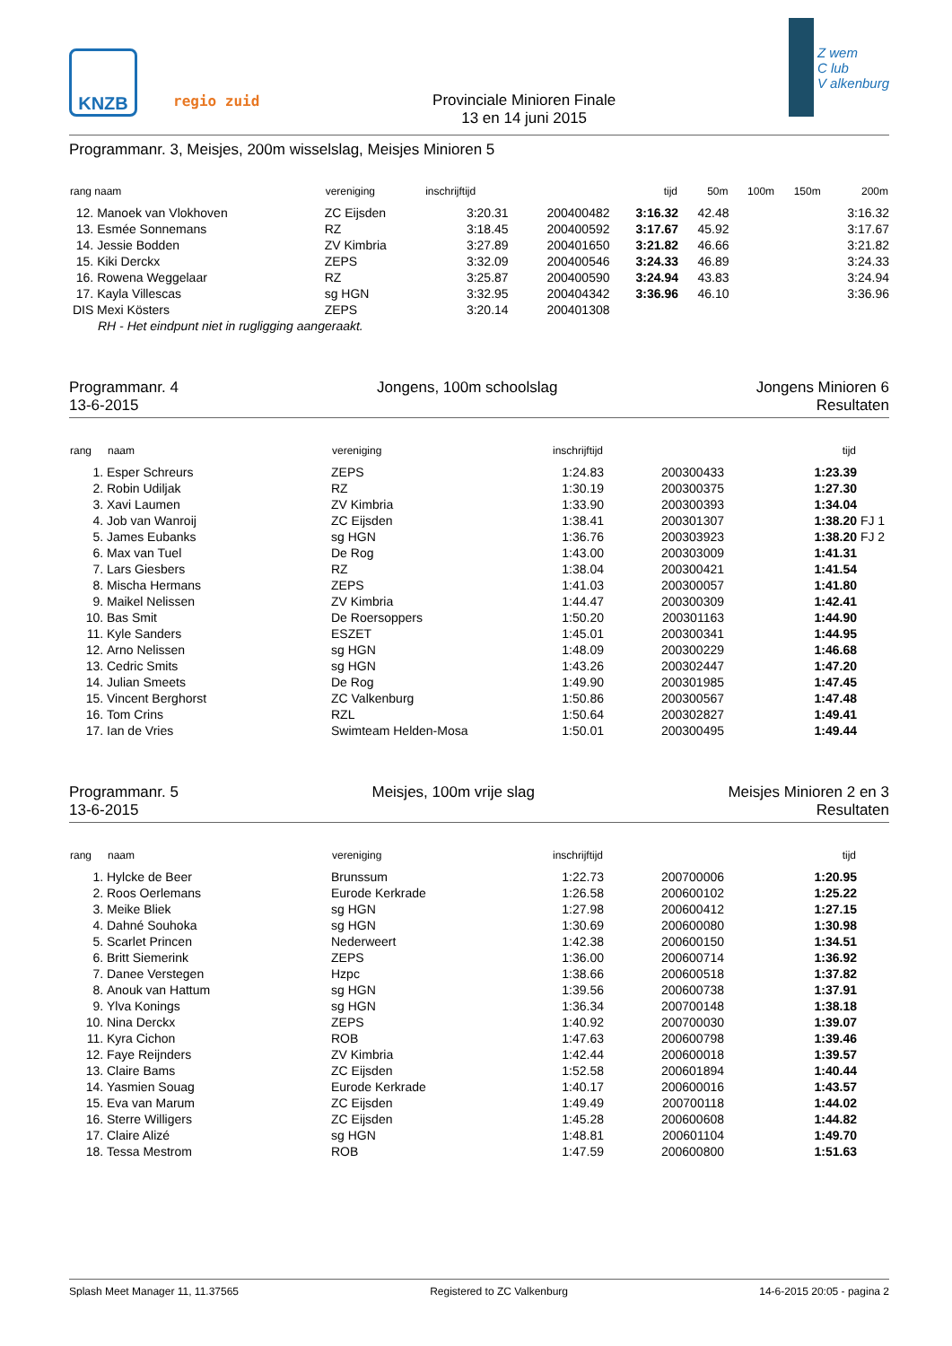KNZB
regio zuid
Provinciale Minioren Finale
13 en 14 juni 2015
Z wem
C lub
V alkenburg
Programmanr. 3, Meisjes, 200m wisselslag, Meisjes Minioren 5
| rang naam | vereniging | inschrijftijd | | tijd | 50m | 100m | 150m | 200m |
| --- | --- | --- | --- | --- | --- | --- | --- | --- |
| 12. Manoek van Vlokhoven | ZC Eijsden | 3:20.31 | 200400482 | 3:16.32 | 42.48 | | | 3:16.32 |
| 13. Esmée Sonnemans | RZ | 3:18.45 | 200400592 | 3:17.67 | 45.92 | | | 3:17.67 |
| 14. Jessie Bodden | ZV Kimbria | 3:27.89 | 200401650 | 3:21.82 | 46.66 | | | 3:21.82 |
| 15. Kiki Derckx | ZEPS | 3:32.09 | 200400546 | 3:24.33 | 46.89 | | | 3:24.33 |
| 16. Rowena Weggelaar | RZ | 3:25.87 | 200400590 | 3:24.94 | 43.83 | | | 3:24.94 |
| 17. Kayla Villescas | sg HGN | 3:32.95 | 200404342 | 3:36.96 | 46.10 | | | 3:36.96 |
| DIS Mexi Kösters | ZEPS | 3:20.14 | 200401308 | | | | | |
| RH - Het eindpunt niet in rugligging aangeraakt. | | | | | | | | |
Programmanr. 4
13-6-2015
Jongens, 100m schoolslag Jongens Minioren 6
Resultaten
| rang | naam | vereniging | inschrijftijd | | tijd | |
| --- | --- | --- | --- | --- | --- | --- |
| 1. | Esper Schreurs | ZEPS | 1:24.83 | 200300433 | 1:23.39 | |
| 2. | Robin Udiljak | RZ | 1:30.19 | 200300375 | 1:27.30 | |
| 3. | Xavi Laumen | ZV Kimbria | 1:33.90 | 200300393 | 1:34.04 | |
| 4. | Job van Wanroij | ZC Eijsden | 1:38.41 | 200301307 | 1:38.20 | FJ 1 |
| 5. | James Eubanks | sg HGN | 1:36.76 | 200303923 | 1:38.20 | FJ 2 |
| 6. | Max van Tuel | De Rog | 1:43.00 | 200303009 | 1:41.31 | |
| 7. | Lars Giesbers | RZ | 1:38.04 | 200300421 | 1:41.54 | |
| 8. | Mischa Hermans | ZEPS | 1:41.03 | 200300057 | 1:41.80 | |
| 9. | Maikel Nelissen | ZV Kimbria | 1:44.47 | 200300309 | 1:42.41 | |
| 10. | Bas Smit | De Roersoppers | 1:50.20 | 200301163 | 1:44.90 | |
| 11. | Kyle Sanders | ESZET | 1:45.01 | 200300341 | 1:44.95 | |
| 12. | Arno Nelissen | sg HGN | 1:48.09 | 200300229 | 1:46.68 | |
| 13. | Cedric Smits | sg HGN | 1:43.26 | 200302447 | 1:47.20 | |
| 14. | Julian Smeets | De Rog | 1:49.90 | 200301985 | 1:47.45 | |
| 15. | Vincent Berghorst | ZC Valkenburg | 1:50.86 | 200300567 | 1:47.48 | |
| 16. | Tom Crins | RZL | 1:50.64 | 200302827 | 1:49.41 | |
| 17. | Ian de Vries | Swimteam Helden-Mosa | 1:50.01 | 200300495 | 1:49.44 | |
Programmanr. 5
13-6-2015
Meisjes, 100m vrije slag Meisjes Minioren 2 en 3
Resultaten
| rang | naam | vereniging | inschrijftijd | | tijd | |
| --- | --- | --- | --- | --- | --- | --- |
| 1. | Hylcke de Beer | Brunssum | 1:22.73 | 200700006 | 1:20.95 | |
| 2. | Roos Oerlemans | Eurode Kerkrade | 1:26.58 | 200600102 | 1:25.22 | |
| 3. | Meike Bliek | sg HGN | 1:27.98 | 200600412 | 1:27.15 | |
| 4. | Dahné Souhoka | sg HGN | 1:30.69 | 200600080 | 1:30.98 | |
| 5. | Scarlet Princen | Nederweert | 1:42.38 | 200600150 | 1:34.51 | |
| 6. | Britt Siemerink | ZEPS | 1:36.00 | 200600714 | 1:36.92 | |
| 7. | Danee Verstegen | Hzpc | 1:38.66 | 200600518 | 1:37.82 | |
| 8. | Anouk van Hattum | sg HGN | 1:39.56 | 200600738 | 1:37.91 | |
| 9. | Ylva Konings | sg HGN | 1:36.34 | 200700148 | 1:38.18 | |
| 10. | Nina Derckx | ZEPS | 1:40.92 | 200700030 | 1:39.07 | |
| 11. | Kyra Cichon | ROB | 1:47.63 | 200600798 | 1:39.46 | |
| 12. | Faye Reijnders | ZV Kimbria | 1:42.44 | 200600018 | 1:39.57 | |
| 13. | Claire Bams | ZC Eijsden | 1:52.58 | 200601894 | 1:40.44 | |
| 14. | Yasmien Souag | Eurode Kerkrade | 1:40.17 | 200600016 | 1:43.57 | |
| 15. | Eva van Marum | ZC Eijsden | 1:49.49 | 200700118 | 1:44.02 | |
| 16. | Sterre Willigers | ZC Eijsden | 1:45.28 | 200600608 | 1:44.82 | |
| 17. | Claire Alizé | sg HGN | 1:48.81 | 200601104 | 1:49.70 | |
| 18. | Tessa Mestrom | ROB | 1:47.59 | 200600800 | 1:51.63 | |
Splash Meet Manager 11, 11.37565 Registered to ZC Valkenburg 14-6-2015 20:05 - pagina 2